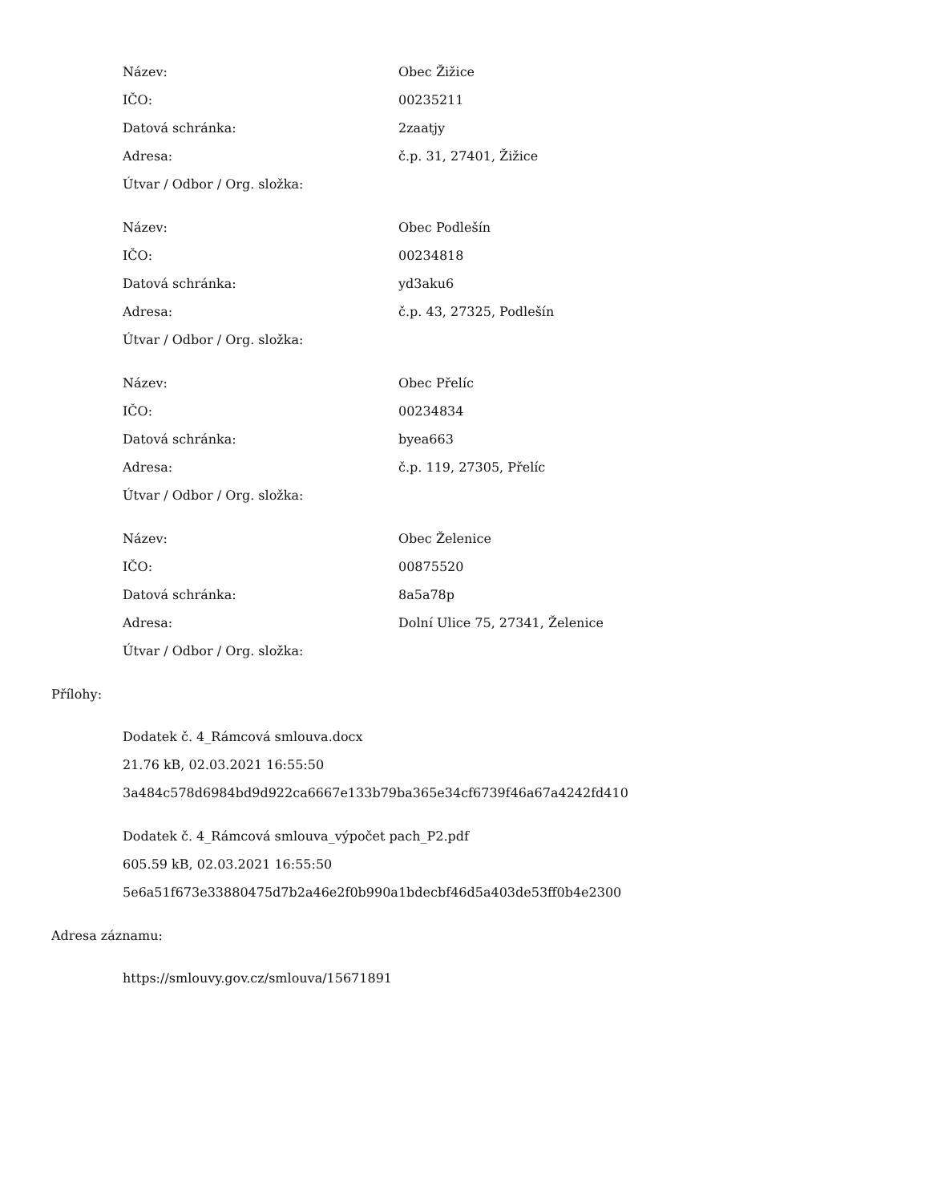| Název: | Obec Žižice |
| IČO: | 00235211 |
| Datová schránka: | 2zaatjy |
| Adresa: | č.p. 31, 27401, Žižice |
| Útvar / Odbor / Org. složka: | |
| Název: | Obec Podlešín |
| IČO: | 00234818 |
| Datová schránka: | yd3aku6 |
| Adresa: | č.p. 43, 27325, Podlešín |
| Útvar / Odbor / Org. složka: | |
| Název: | Obec Přelíc |
| IČO: | 00234834 |
| Datová schránka: | byea663 |
| Adresa: | č.p. 119, 27305, Přelíc |
| Útvar / Odbor / Org. složka: | |
| Název: | Obec Želenice |
| IČO: | 00875520 |
| Datová schránka: | 8a5a78p |
| Adresa: | Dolní Ulice 75, 27341, Želenice |
| Útvar / Odbor / Org. složka: | |
Přílohy:
Dodatek č. 4_Rámcová smlouva.docx
21.76 kB, 02.03.2021 16:55:50
3a484c578d6984bd9d922ca6667e133b79ba365e34cf6739f46a67a4242fd410
Dodatek č. 4_Rámcová smlouva_výpočet pach_P2.pdf
605.59 kB, 02.03.2021 16:55:50
5e6a51f673e33880475d7b2a46e2f0b990a1bdecbf46d5a403de53ff0b4e2300
Adresa záznamu:
https://smlouvy.gov.cz/smlouva/15671891